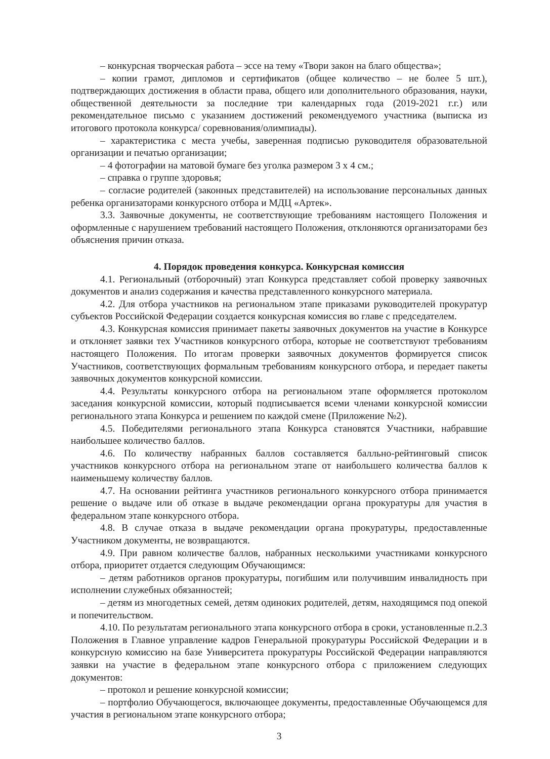– конкурсная творческая работа – эссе на тему «Твори закон на благо общества»;
– копии грамот, дипломов и сертификатов (общее количество – не более 5 шт.), подтверждающих достижения в области права, общего или дополнительного образования, науки, общественной деятельности за последние три календарных года (2019-2021 г.г.) или рекомендательное письмо с указанием достижений рекомендуемого участника (выписка из итогового протокола конкурса/ соревнования/олимпиады).
– характеристика с места учебы, заверенная подписью руководителя образовательной организации и печатью организации;
– 4 фотографии на матовой бумаге без уголка размером 3 х 4 см.;
– справка о группе здоровья;
– согласие родителей (законных представителей) на использование персональных данных ребенка организаторами конкурсного отбора и МДЦ «Артек».
3.3. Заявочные документы, не соответствующие требованиям настоящего Положения и оформленные с нарушением требований настоящего Положения, отклоняются организаторами без объяснения причин отказа.
4. Порядок проведения конкурса. Конкурсная комиссия
4.1. Региональный (отборочный) этап Конкурса представляет собой проверку заявочных документов и анализ содержания и качества представленного конкурсного материала.
4.2. Для отбора участников на региональном этапе приказами руководителей прокуратур субъектов Российской Федерации создается конкурсная комиссия во главе с председателем.
4.3. Конкурсная комиссия принимает пакеты заявочных документов на участие в Конкурсе и отклоняет заявки тех Участников конкурсного отбора, которые не соответствуют требованиям настоящего Положения. По итогам проверки заявочных документов формируется список Участников, соответствующих формальным требованиям конкурсного отбора, и передает пакеты заявочных документов конкурсной комиссии.
4.4. Результаты конкурсного отбора на региональном этапе оформляется протоколом заседания конкурсной комиссии, который подписывается всеми членами конкурсной комиссии регионального этапа Конкурса и решением по каждой смене (Приложение №2).
4.5. Победителями регионального этапа Конкурса становятся Участники, набравшие наибольшее количество баллов.
4.6. По количеству набранных баллов составляется балльно-рейтинговый список участников конкурсного отбора на региональном этапе от наибольшего количества баллов к наименьшему количеству баллов.
4.7. На основании рейтинга участников регионального конкурсного отбора принимается решение о выдаче или об отказе в выдаче рекомендации органа прокуратуры для участия в федеральном этапе конкурсного отбора.
4.8. В случае отказа в выдаче рекомендации органа прокуратуры, предоставленные Участником документы, не возвращаются.
4.9. При равном количестве баллов, набранных несколькими участниками конкурсного отбора, приоритет отдается следующим Обучающимся:
– детям работников органов прокуратуры, погибшим или получившим инвалидность при исполнении служебных обязанностей;
– детям из многодетных семей, детям одиноких родителей, детям, находящимся под опекой и попечительством.
4.10. По результатам регионального этапа конкурсного отбора в сроки, установленные п.2.3 Положения в Главное управление кадров Генеральной прокуратуры Российской Федерации и в конкурсную комиссию на базе Университета прокуратуры Российской Федерации направляются заявки на участие в федеральном этапе конкурсного отбора с приложением следующих документов:
– протокол и решение конкурсной комиссии;
– портфолио Обучающегося, включающее документы, предоставленные Обучающемся для участия в региональном этапе конкурсного отбора;
3